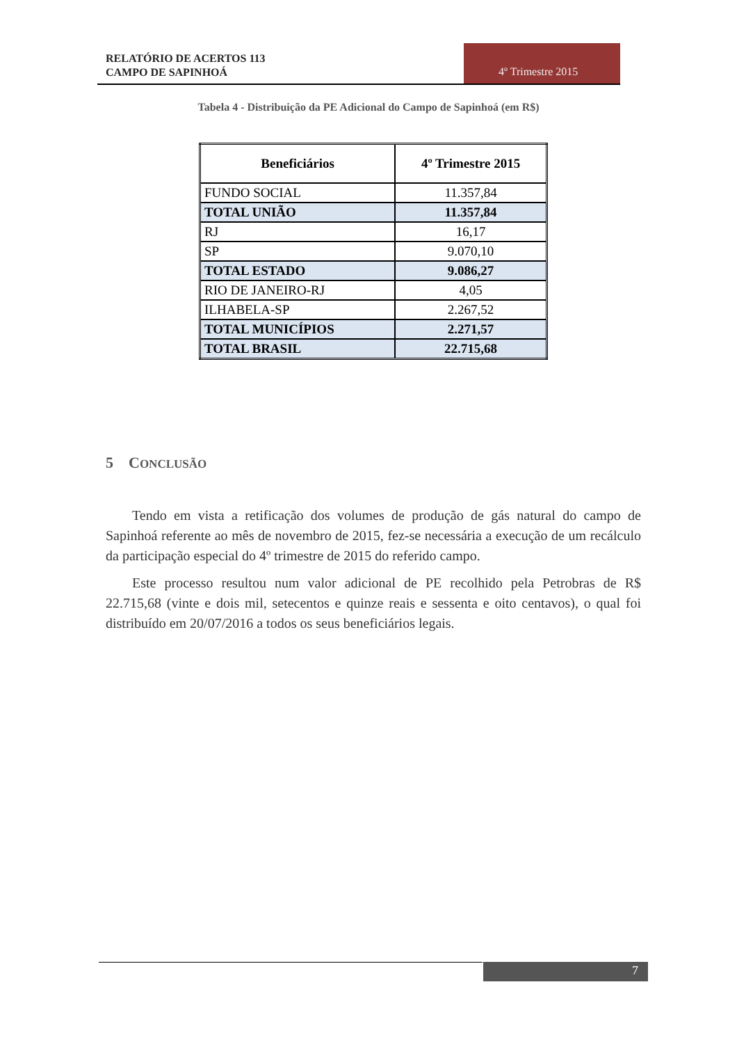RELATÓRIO DE ACERTOS 113
CAMPO DE SAPINHOÁ
4º Trimestre 2015
Tabela 4 - Distribuição da PE Adicional do Campo de Sapinhoá (em R$)
| Beneficiários | 4º Trimestre 2015 |
| --- | --- |
| FUNDO SOCIAL | 11.357,84 |
| TOTAL UNIÃO | 11.357,84 |
| RJ | 16,17 |
| SP | 9.070,10 |
| TOTAL ESTADO | 9.086,27 |
| RIO DE JANEIRO-RJ | 4,05 |
| ILHABELA-SP | 2.267,52 |
| TOTAL MUNICÍPIOS | 2.271,57 |
| TOTAL BRASIL | 22.715,68 |
5 CONCLUSÃO
Tendo em vista a retificação dos volumes de produção de gás natural do campo de Sapinhoá referente ao mês de novembro de 2015, fez-se necessária a execução de um recálculo da participação especial do 4º trimestre de 2015 do referido campo.
Este processo resultou num valor adicional de PE recolhido pela Petrobras de R$ 22.715,68 (vinte e dois mil, setecentos e quinze reais e sessenta e oito centavos), o qual foi distribuído em 20/07/2016 a todos os seus beneficiários legais.
7